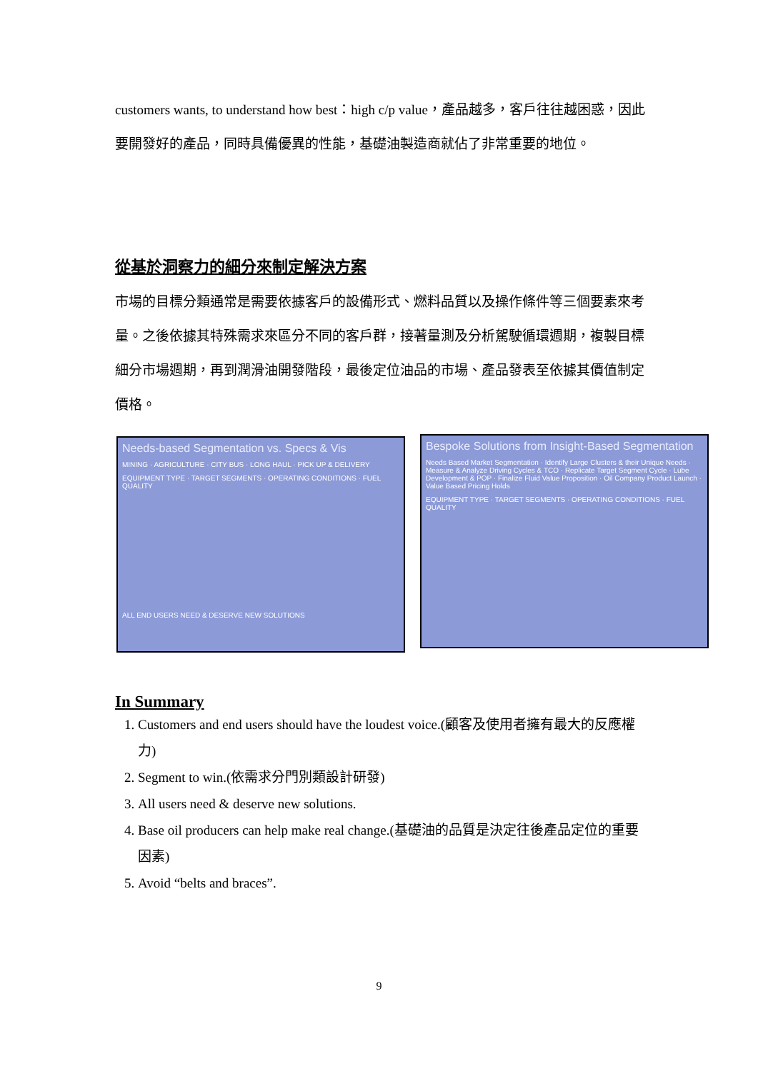customers wants, to understand how best：high c/p value，產品越多，客戶往往越困惑，因此要開發好的產品，同時具備優異的性能，基礎油製造商就佔了非常重要的地位。
從基於洞察力的細分來制定解決方案
市場的目標分類通常是需要依據客戶的設備形式、燃料品質以及操作條件等三個要素來考量。之後依據其特殊需求來區分不同的客戶群，接著量測及分析駕駛循環週期，複製目標細分市場週期，再到潤滑油開發階段，最後定位油品的市場、產品發表至依據其價值制定價格。
Needs-based Segmentation vs. Specs & Vis
MINING · AGRICULTURE · CITY BUS · LONG HAUL · PICK UP & DELIVERY
EQUIPMENT TYPE · TARGET SEGMENTS · OPERATING CONDITIONS · FUEL QUALITY
ALL END USERS NEED & DESERVE NEW SOLUTIONS
Bespoke Solutions from Insight-Based Segmentation
Needs Based Market Segmentation · Identify Large Clusters & their Unique Needs · Measure & Analyze Driving Cycles & TCO · Replicate Target Segment Cycle · Lube Development & POP · Finalize Fluid Value Proposition · Oil Company Product Launch · Value Based Pricing Holds
EQUIPMENT TYPE · TARGET SEGMENTS · OPERATING CONDITIONS · FUEL QUALITY
In Summary
1. Customers and end users should have the loudest voice.(顧客及使用者擁有最大的反應權力)
2. Segment to win.(依需求分門別類設計研發)
3. All users need & deserve new solutions.
4. Base oil producers can help make real change.(基礎油的品質是決定往後產品定位的重要因素)
5. Avoid “belts and braces”.
9